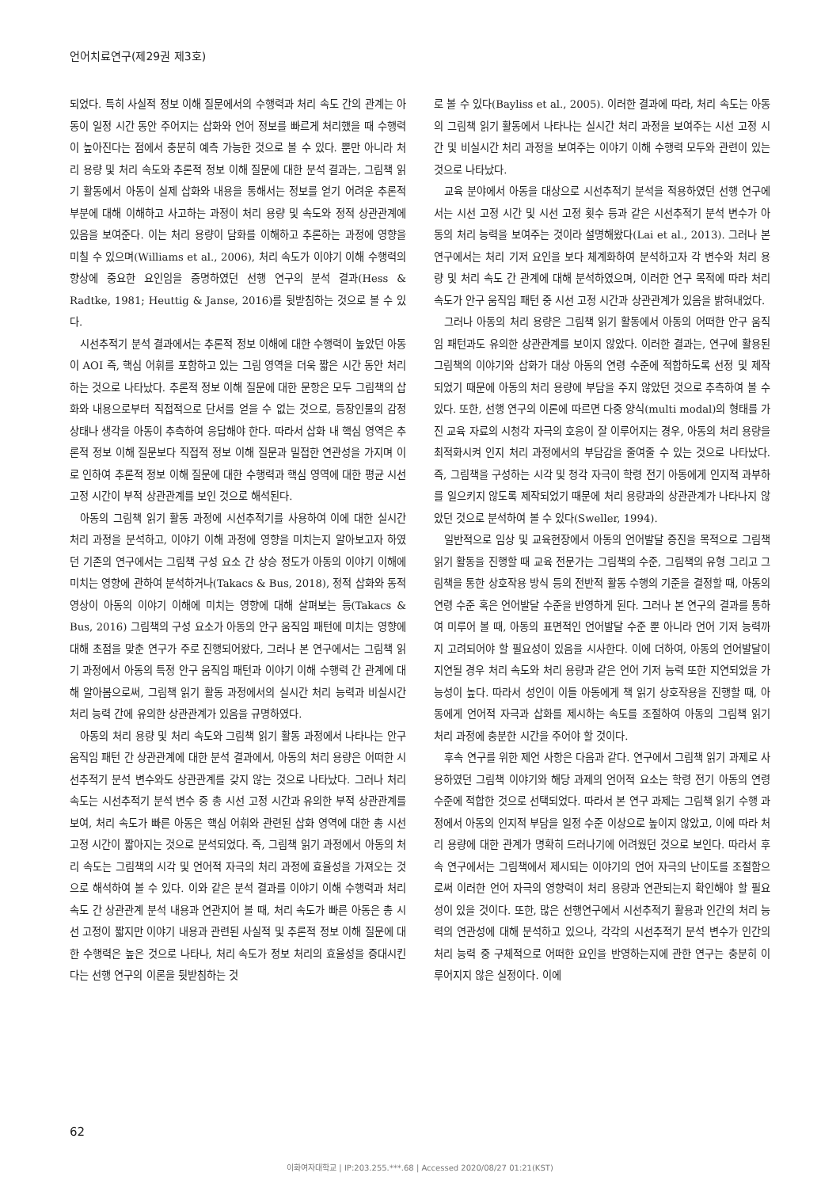언어치료연구(제29권 제3호)
되었다. 특히 사실적 정보 이해 질문에서의 수행력과 처리 속도 간의 관계는 아동이 일정 시간 동안 주어지는 삽화와 언어 정보를 빠르게 처리했을 때 수행력이 높아진다는 점에서 충분히 예측 가능한 것으로 볼 수 있다. 뿐만 아니라 처리 용량 및 처리 속도와 추론적 정보 이해 질문에 대한 분석 결과는, 그림책 읽기 활동에서 아동이 실제 삽화와 내용을 통해서는 정보를 얻기 어려운 추론적 부분에 대해 이해하고 사고하는 과정이 처리 용량 및 속도와 정적 상관관계에 있음을 보여준다. 이는 처리 용량이 담화를 이해하고 추론하는 과정에 영향을 미칠 수 있으며(Williams et al., 2006), 처리 속도가 이야기 이해 수행력의 향상에 중요한 요인임을 증명하였던 선행 연구의 분석 결과(Hess & Radtke, 1981; Heuttig & Janse, 2016)를 뒷받침하는 것으로 볼 수 있다.
시선추적기 분석 결과에서는 추론적 정보 이해에 대한 수행력이 높았던 아동이 AOI 즉, 핵심 어휘를 포함하고 있는 그림 영역을 더욱 짧은 시간 동안 처리하는 것으로 나타났다. 추론적 정보 이해 질문에 대한 문항은 모두 그림책의 삽화와 내용으로부터 직접적으로 단서를 얻을 수 없는 것으로, 등장인물의 감정 상태나 생각을 아동이 추측하여 응답해야 한다. 따라서 삽화 내 핵심 영역은 추론적 정보 이해 질문보다 직접적 정보 이해 질문과 밀접한 연관성을 가지며 이로 인하여 추론적 정보 이해 질문에 대한 수행력과 핵심 영역에 대한 평균 시선 고정 시간이 부적 상관관계를 보인 것으로 해석된다.
아동의 그림책 읽기 활동 과정에 시선추적기를 사용하여 이에 대한 실시간 처리 과정을 분석하고, 이야기 이해 과정에 영향을 미치는지 알아보고자 하였던 기존의 연구에서는 그림책 구성 요소 간 상승 정도가 아동의 이야기 이해에 미치는 영향에 관하여 분석하거나(Takacs & Bus, 2018), 정적 삽화와 동적 영상이 아동의 이야기 이해에 미치는 영향에 대해 살펴보는 등(Takacs & Bus, 2016) 그림책의 구성 요소가 아동의 안구 움직임 패턴에 미치는 영향에 대해 초점을 맞춘 연구가 주로 진행되어왔다, 그러나 본 연구에서는 그림책 읽기 과정에서 아동의 특정 안구 움직임 패턴과 이야기 이해 수행력 간 관계에 대해 알아봄으로써, 그림책 읽기 활동 과정에서의 실시간 처리 능력과 비실시간 처리 능력 간에 유의한 상관관계가 있음을 규명하였다.
아동의 처리 용량 및 처리 속도와 그림책 읽기 활동 과정에서 나타나는 안구 움직임 패턴 간 상관관계에 대한 분석 결과에서, 아동의 처리 용량은 어떠한 시선추적기 분석 변수와도 상관관계를 갖지 않는 것으로 나타났다. 그러나 처리 속도는 시선추적기 분석 변수 중 총 시선 고정 시간과 유의한 부적 상관관계를 보여, 처리 속도가 빠른 아동은 핵심 어휘와 관련된 삽화 영역에 대한 총 시선 고정 시간이 짧아지는 것으로 분석되었다. 즉, 그림책 읽기 과정에서 아동의 처리 속도는 그림책의 시각 및 언어적 자극의 처리 과정에 효율성을 가져오는 것으로 해석하여 볼 수 있다. 이와 같은 분석 결과를 이야기 이해 수행력과 처리 속도 간 상관관계 분석 내용과 연관지어 볼 때, 처리 속도가 빠른 아동은 총 시선 고정이 짧지만 이야기 내용과 관련된 사실적 및 추론적 정보 이해 질문에 대한 수행력은 높은 것으로 나타나, 처리 속도가 정보 처리의 효율성을 증대시킨다는 선행 연구의 이론을 뒷받침하는 것
로 볼 수 있다(Bayliss et al., 2005). 이러한 결과에 따라, 처리 속도는 아동의 그림책 읽기 활동에서 나타나는 실시간 처리 과정을 보여주는 시선 고정 시간 및 비실시간 처리 과정을 보여주는 이야기 이해 수행력 모두와 관련이 있는 것으로 나타났다.
교육 분야에서 아동을 대상으로 시선추적기 분석을 적용하였던 선행 연구에서는 시선 고정 시간 및 시선 고정 횟수 등과 같은 시선추적기 분석 변수가 아동의 처리 능력을 보여주는 것이라 설명해왔다(Lai et al., 2013). 그러나 본 연구에서는 처리 기저 요인을 보다 체계화하여 분석하고자 각 변수와 처리 용량 및 처리 속도 간 관계에 대해 분석하였으며, 이러한 연구 목적에 따라 처리 속도가 안구 움직임 패턴 중 시선 고정 시간과 상관관계가 있음을 밝혀내었다.
그러나 아동의 처리 용량은 그림책 읽기 활동에서 아동의 어떠한 안구 움직임 패턴과도 유의한 상관관계를 보이지 않았다. 이러한 결과는, 연구에 활용된 그림책의 이야기와 삽화가 대상 아동의 연령 수준에 적합하도록 선정 및 제작되었기 때문에 아동의 처리 용량에 부담을 주지 않았던 것으로 추측하여 볼 수 있다. 또한, 선행 연구의 이론에 따르면 다중 양식(multi modal)의 형태를 가진 교육 자료의 시청각 자극의 호응이 잘 이루어지는 경우, 아동의 처리 용량을 최적화시켜 인지 처리 과정에서의 부담감을 줄여줄 수 있는 것으로 나타났다. 즉, 그림책을 구성하는 시각 및 청각 자극이 학령 전기 아동에게 인지적 과부하를 일으키지 않도록 제작되었기 때문에 처리 용량과의 상관관계가 나타나지 않았던 것으로 분석하여 볼 수 있다(Sweller, 1994).
일반적으로 임상 및 교육현장에서 아동의 언어발달 증진을 목적으로 그림책 읽기 활동을 진행할 때 교육 전문가는 그림책의 수준, 그림책의 유형 그리고 그림책을 통한 상호작용 방식 등의 전반적 활동 수행의 기준을 결정할 때, 아동의 연령 수준 혹은 언어발달 수준을 반영하게 된다. 그러나 본 연구의 결과를 통하여 미루어 볼 때, 아동의 표면적인 언어발달 수준 뿐 아니라 언어 기저 능력까지 고려되어야 할 필요성이 있음을 시사한다. 이에 더하여, 아동의 언어발달이 지연될 경우 처리 속도와 처리 용량과 같은 언어 기저 능력 또한 지연되었을 가능성이 높다. 따라서 성인이 이들 아동에게 책 읽기 상호작용을 진행할 때, 아동에게 언어적 자극과 삽화를 제시하는 속도를 조절하여 아동의 그림책 읽기 처리 과정에 충분한 시간을 주어야 할 것이다.
후속 연구를 위한 제언 사항은 다음과 같다. 연구에서 그림책 읽기 과제로 사용하였던 그림책 이야기와 해당 과제의 언어적 요소는 학령 전기 아동의 연령 수준에 적합한 것으로 선택되었다. 따라서 본 연구 과제는 그림책 읽기 수행 과정에서 아동의 인지적 부담을 일정 수준 이상으로 높이지 않았고, 이에 따라 처리 용량에 대한 관계가 명확히 드러나기에 어려웠던 것으로 보인다. 따라서 후속 연구에서는 그림책에서 제시되는 이야기의 언어 자극의 난이도를 조절함으로써 이러한 언어 자극의 영향력이 처리 용량과 연관되는지 확인해야 할 필요성이 있을 것이다. 또한, 많은 선행연구에서 시선추적기 활용과 인간의 처리 능력의 연관성에 대해 분석하고 있으나, 각각의 시선추적기 분석 변수가 인간의 처리 능력 중 구체적으로 어떠한 요인을 반영하는지에 관한 연구는 충분히 이루어지지 않은 실정이다. 이에
62
이화여자대학교 | IP:203.255.***.68 | Accessed 2020/08/27 01:21(KST)